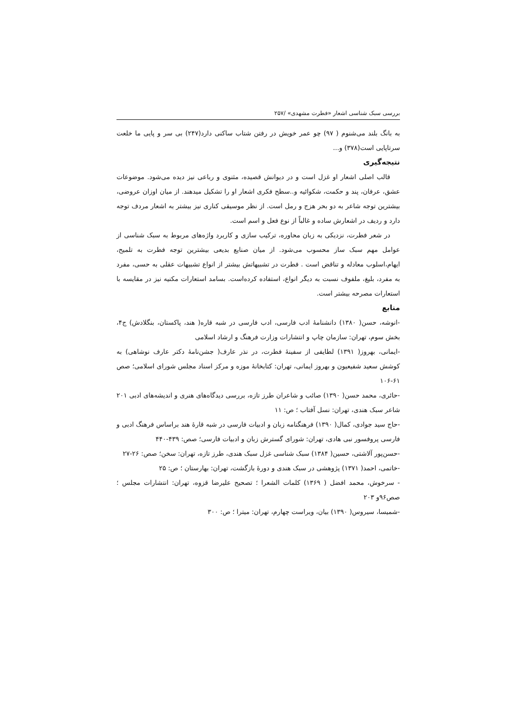بررسی سبک شناسی اشعار «فطرت مشهدی» /۲۵۷
به بانگ بلند می‌شنوم ( ۹۷) چو عمر خویش در رفتن شتاب ساکنی دارد(۲۴۷) بی سر و پایی ما خلعت سرتاپایی است(۳۷۸) و...
نتیجه‌گیری
قالب اصلی اشعار او غزل است و در دیوانش قصیده، مثنوی و رباعی نیز دیده می‌شود. موضوعات عشق، عرفان، پند و حکمت، شکوائیه و..سطح فکری اشعار او را تشکیل میدهند. از میان اوزان عروضی، بیشترین توجه شاعر به دو بحر هزج و رمل است. از نظر موسیقی کناری نیز بیشتر به اشعار مردف توجه دارد و ردیف در اشعارش ساده و غالباً از نوع فعل و اسم است.
در شعر فطرت، نزدیکی به زبان محاوره، ترکیب سازی و کاربرد واژه‌های مربوط به سبک شناسی از عوامل مهم سبک ساز محسوب می‌شود. از میان صنایع بدیعی بیشترین توجه فطرت به تلمیح، ایهام،اسلوب معادله و تناقض است . فطرت در تشبیهاتش بیشتر از انواع تشبیهات عقلی به حسی، مفرد به مفرد، بلیغ، ملفوف نسبت به دیگر انواع، استفاده کرده‌است. بسامد استعارات مکنیه نیز در مقایسه با استعارات مصرحه بیشتر است.
منابع
-انوشه، حسن( ۱۳۸۰) دانشنامهٔ ادب فارسی، ادب فارسی در شبه قاره( هند، پاکستان، بنگلادش) ج۴، بخش سوم، تهران: سازمان چاپ و انتشارات وزارت فرهنگ و ارشاد اسلامی
-ایمانی، بهروز( ۱۳۹۱) لطایفی از سفینهٔ فطرت، در نذر عارف( جشن‌نامهٔ دکتر عارف نوشاهی) به کوشش سعید شفیعیون و بهروز ایمانی، تهران: کتابخانهٔ موزه و مرکز اسناد مجلس شورای اسلامی؛ صص ۶۱-۱۰۶
-حائری، محمد حسن( ۱۳۹۰) صائب و شاعران طرز تازه، بررسی دیدگاه‌های هنری و اندیشه‌های ادبی ۲۰۱ شاعر سبک هندی، تهران: نسل آفتاب ؛ ص: ۱۱
-حاج سید جوادی، کمال( ۱۳۹۰) فرهنگنامه زبان و ادبیات فارسی در شبه قارهٔ هند براساس فرهنگ ادبی و فارسی پروفسور نبی هادی، تهران: شورای گسترش زبان و ادبیات فارسی؛ صص: ۴۳۹-۴۴۰
-حسن‌پور آلاشتی، حسین( ۱۳۸۴) سبک شناسی غزل سبک هندی، طرز تازه، تهران: سخن؛ صص: ۲۶-۲۷
-خاتمی، احمد( ۱۳۷۱) پژوهشی در سبک هندی و دورهٔ بازگشت، تهران: بهارستان ؛ ص: ۲۵
- سرخوش، محمد افضل ( ۱۳۶۹) کلمات الشعرا ؛ تصحیح علیرضا قزوه، تهران: انتشارات مجلس ؛ صص۹۶و ۲۰۳
-شمیسا، سیروس( ۱۳۹۰) بیان، ویراست چهارم، تهران: میترا ؛ ص: ۳۰۰